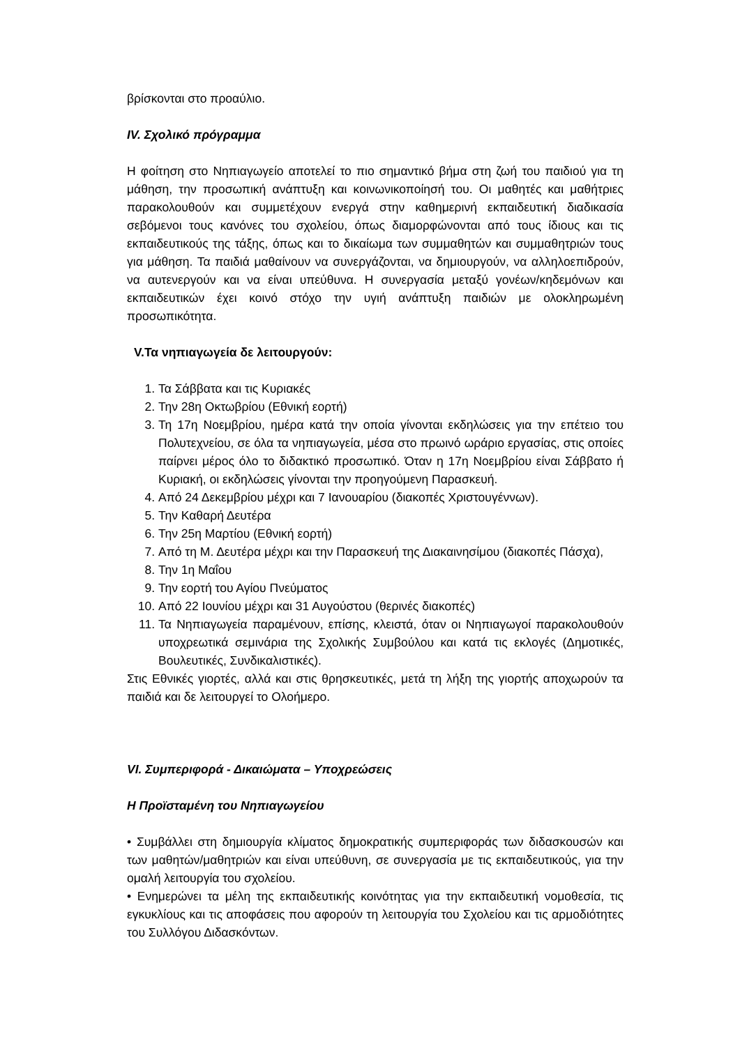βρίσκονται στο προαύλιο.
IV. Σχολικό πρόγραμμα
Η φοίτηση στο Νηπιαγωγείο αποτελεί το πιο σημαντικό βήμα στη ζωή του παιδιού για τη μάθηση, την προσωπική ανάπτυξη και κοινωνικοποίησή του. Οι μαθητές και μαθήτριες παρακολουθούν και συμμετέχουν ενεργά στην καθημερινή εκπαιδευτική διαδικασία σεβόμενοι τους κανόνες του σχολείου, όπως διαμορφώνονται από τους ίδιους και τις εκπαιδευτικούς της τάξης, όπως και το δικαίωμα των συμμαθητών και συμμαθητριών τους για μάθηση. Τα παιδιά μαθαίνουν να συνεργάζονται, να δημιουργούν, να αλληλοεπιδρούν, να αυτενεργούν και να είναι υπεύθυνα. Η συνεργασία μεταξύ γονέων/κηδεμόνων και εκπαιδευτικών έχει κοινό στόχο την υγιή ανάπτυξη παιδιών με ολοκληρωμένη προσωπικότητα.
V.Τα νηπιαγωγεία δε λειτουργούν:
1. Τα Σάββατα και τις Κυριακές
2. Την 28η Οκτωβρίου (Εθνική εορτή)
3. Τη 17η Νοεμβρίου, ημέρα κατά την οποία γίνονται εκδηλώσεις για την επέτειο του Πολυτεχνείου, σε όλα τα νηπιαγωγεία, μέσα στο πρωινό ωράριο εργασίας, στις οποίες παίρνει μέρος όλο το διδακτικό προσωπικό. Όταν η 17η Νοεμβρίου είναι Σάββατο ή Κυριακή, οι εκδηλώσεις γίνονται την προηγούμενη Παρασκευή.
4. Από 24 Δεκεμβρίου μέχρι και 7 Ιανουαρίου (διακοπές Χριστουγέννων).
5. Την Καθαρή Δευτέρα
6. Την 25η Μαρτίου (Εθνική εορτή)
7. Από τη Μ. Δευτέρα μέχρι και την Παρασκευή της Διακαινησίμου (διακοπές Πάσχα),
8. Την 1η Μαΐου
9. Την εορτή του Αγίου Πνεύματος
10. Από 22 Ιουνίου μέχρι και 31 Αυγούστου (θερινές διακοπές)
11. Τα Νηπιαγωγεία παραμένουν, επίσης, κλειστά, όταν οι Νηπιαγωγοί παρακολουθούν υποχρεωτικά σεμινάρια της Σχολικής Συμβούλου και κατά τις εκλογές (Δημοτικές, Βουλευτικές, Συνδικαλιστικές).
Στις Εθνικές γιορτές, αλλά και στις θρησκευτικές, μετά τη λήξη της γιορτής αποχωρούν τα παιδιά και δε λειτουργεί το Ολοήμερο.
VI. Συμπεριφορά - Δικαιώματα – Υποχρεώσεις
Η Προϊσταμένη του Νηπιαγωγείου
• Συμβάλλει στη δημιουργία κλίματος δημοκρατικής συμπεριφοράς των διδασκουσών και των μαθητών/μαθητριών και είναι υπεύθυνη, σε συνεργασία με τις εκπαιδευτικούς, για την ομαλή λειτουργία του σχολείου.
• Ενημερώνει τα μέλη της εκπαιδευτικής κοινότητας για την εκπαιδευτική νομοθεσία, τις εγκυκλίους και τις αποφάσεις που αφορούν τη λειτουργία του Σχολείου και τις αρμοδιότητες του Συλλόγου Διδασκόντων.